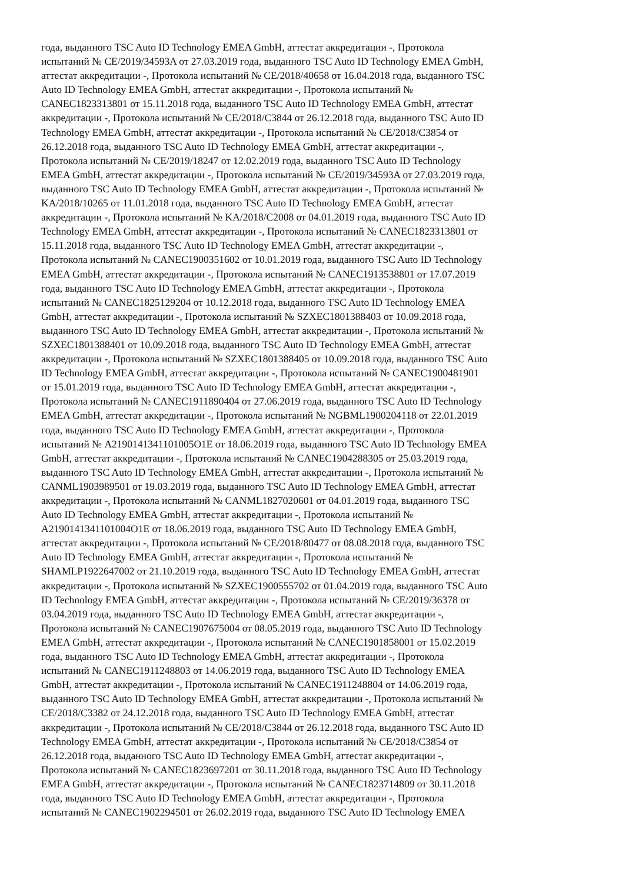года, выданного TSC Auto ID Technology EMEA GmbH, аттестат аккредитации -, Протокола
испытаний № CE/2019/34593A от 27.03.2019 года, выданного TSC Auto ID Technology EMEA GmbH,
аттестат аккредитации -, Протокола испытаний № CE/2018/40658 от 16.04.2018 года, выданного TSC
Auto ID Technology EMEA GmbH, аттестат аккредитации -, Протокола испытаний №
CANEC1823313801 от 15.11.2018 года, выданного TSC Auto ID Technology EMEA GmbH, аттестат
аккредитации -, Протокола испытаний № CE/2018/C3844 от 26.12.2018 года, выданного TSC Auto ID
Technology EMEA GmbH, аттестат аккредитации -, Протокола испытаний № CE/2018/C3854 от
26.12.2018 года, выданного TSC Auto ID Technology EMEA GmbH, аттестат аккредитации -,
Протокола испытаний № CE/2019/18247 от 12.02.2019 года, выданного TSC Auto ID Technology
EMEA GmbH, аттестат аккредитации -, Протокола испытаний № CE/2019/34593A от 27.03.2019 года,
выданного TSC Auto ID Technology EMEA GmbH, аттестат аккредитации -, Протокола испытаний №
KA/2018/10265 от 11.01.2018 года, выданного TSC Auto ID Technology EMEA GmbH, аттестат
аккредитации -, Протокола испытаний № KA/2018/C2008 от 04.01.2019 года, выданного TSC Auto ID
Technology EMEA GmbH, аттестат аккредитации -, Протокола испытаний № CANEC1823313801 от
15.11.2018 года, выданного TSC Auto ID Technology EMEA GmbH, аттестат аккредитации -,
Протокола испытаний № CANEC1900351602 от 10.01.2019 года, выданного TSC Auto ID Technology
EMEA GmbH, аттестат аккредитации -, Протокола испытаний № CANEC1913538801 от 17.07.2019
года, выданного TSC Auto ID Technology EMEA GmbH, аттестат аккредитации -, Протокола
испытаний № CANEC1825129204 от 10.12.2018 года, выданного TSC Auto ID Technology EMEA
GmbH, аттестат аккредитации -, Протокола испытаний № SZXEC1801388403 от 10.09.2018 года,
выданного TSC Auto ID Technology EMEA GmbH, аттестат аккредитации -, Протокола испытаний №
SZXEC1801388401 от 10.09.2018 года, выданного TSC Auto ID Technology EMEA GmbH, аттестат
аккредитации -, Протокола испытаний № SZXEC1801388405 от 10.09.2018 года, выданного TSC Auto
ID Technology EMEA GmbH, аттестат аккредитации -, Протокола испытаний № CANEC1900481901
от 15.01.2019 года, выданного TSC Auto ID Technology EMEA GmbH, аттестат аккредитации -,
Протокола испытаний № CANEC1911890404 от 27.06.2019 года, выданного TSC Auto ID Technology
EMEA GmbH, аттестат аккредитации -, Протокола испытаний № NGBML1900204118 от 22.01.2019
года, выданного TSC Auto ID Technology EMEA GmbH, аттестат аккредитации -, Протокола
испытаний № A2190141341101005O1E от 18.06.2019 года, выданного TSC Auto ID Technology EMEA
GmbH, аттестат аккредитации -, Протокола испытаний № CANEC1904288305 от 25.03.2019 года,
выданного TSC Auto ID Technology EMEA GmbH, аттестат аккредитации -, Протокола испытаний №
CANML1903989501 от 19.03.2019 года, выданного TSC Auto ID Technology EMEA GmbH, аттестат
аккредитации -, Протокола испытаний № CANML1827020601 от 04.01.2019 года, выданного TSC
Auto ID Technology EMEA GmbH, аттестат аккредитации -, Протокола испытаний №
A2190141341101004O1E от 18.06.2019 года, выданного TSC Auto ID Technology EMEA GmbH,
аттестат аккредитации -, Протокола испытаний № CE/2018/80477 от 08.08.2018 года, выданного TSC
Auto ID Technology EMEA GmbH, аттестат аккредитации -, Протокола испытаний №
SHAMLP1922647002 от 21.10.2019 года, выданного TSC Auto ID Technology EMEA GmbH, аттестат
аккредитации -, Протокола испытаний № SZXEC1900555702 от 01.04.2019 года, выданного TSC Auto
ID Technology EMEA GmbH, аттестат аккредитации -, Протокола испытаний № CE/2019/36378 от
03.04.2019 года, выданного TSC Auto ID Technology EMEA GmbH, аттестат аккредитации -,
Протокола испытаний № CANEC1907675004 от 08.05.2019 года, выданного TSC Auto ID Technology
EMEA GmbH, аттестат аккредитации -, Протокола испытаний № CANEC1901858001 от 15.02.2019
года, выданного TSC Auto ID Technology EMEA GmbH, аттестат аккредитации -, Протокола
испытаний № CANEC1911248803 от 14.06.2019 года, выданного TSC Auto ID Technology EMEA
GmbH, аттестат аккредитации -, Протокола испытаний № CANEC1911248804 от 14.06.2019 года,
выданного TSC Auto ID Technology EMEA GmbH, аттестат аккредитации -, Протокола испытаний №
CE/2018/C3382 от 24.12.2018 года, выданного TSC Auto ID Technology EMEA GmbH, аттестат
аккредитации -, Протокола испытаний № CE/2018/C3844 от 26.12.2018 года, выданного TSC Auto ID
Technology EMEA GmbH, аттестат аккредитации -, Протокола испытаний № CE/2018/C3854 от
26.12.2018 года, выданного TSC Auto ID Technology EMEA GmbH, аттестат аккредитации -,
Протокола испытаний № CANEC1823697201 от 30.11.2018 года, выданного TSC Auto ID Technology
EMEA GmbH, аттестат аккредитации -, Протокола испытаний № CANEC1823714809 от 30.11.2018
года, выданного TSC Auto ID Technology EMEA GmbH, аттестат аккредитации -, Протокола
испытаний № CANEC1902294501 от 26.02.2019 года, выданного TSC Auto ID Technology EMEA